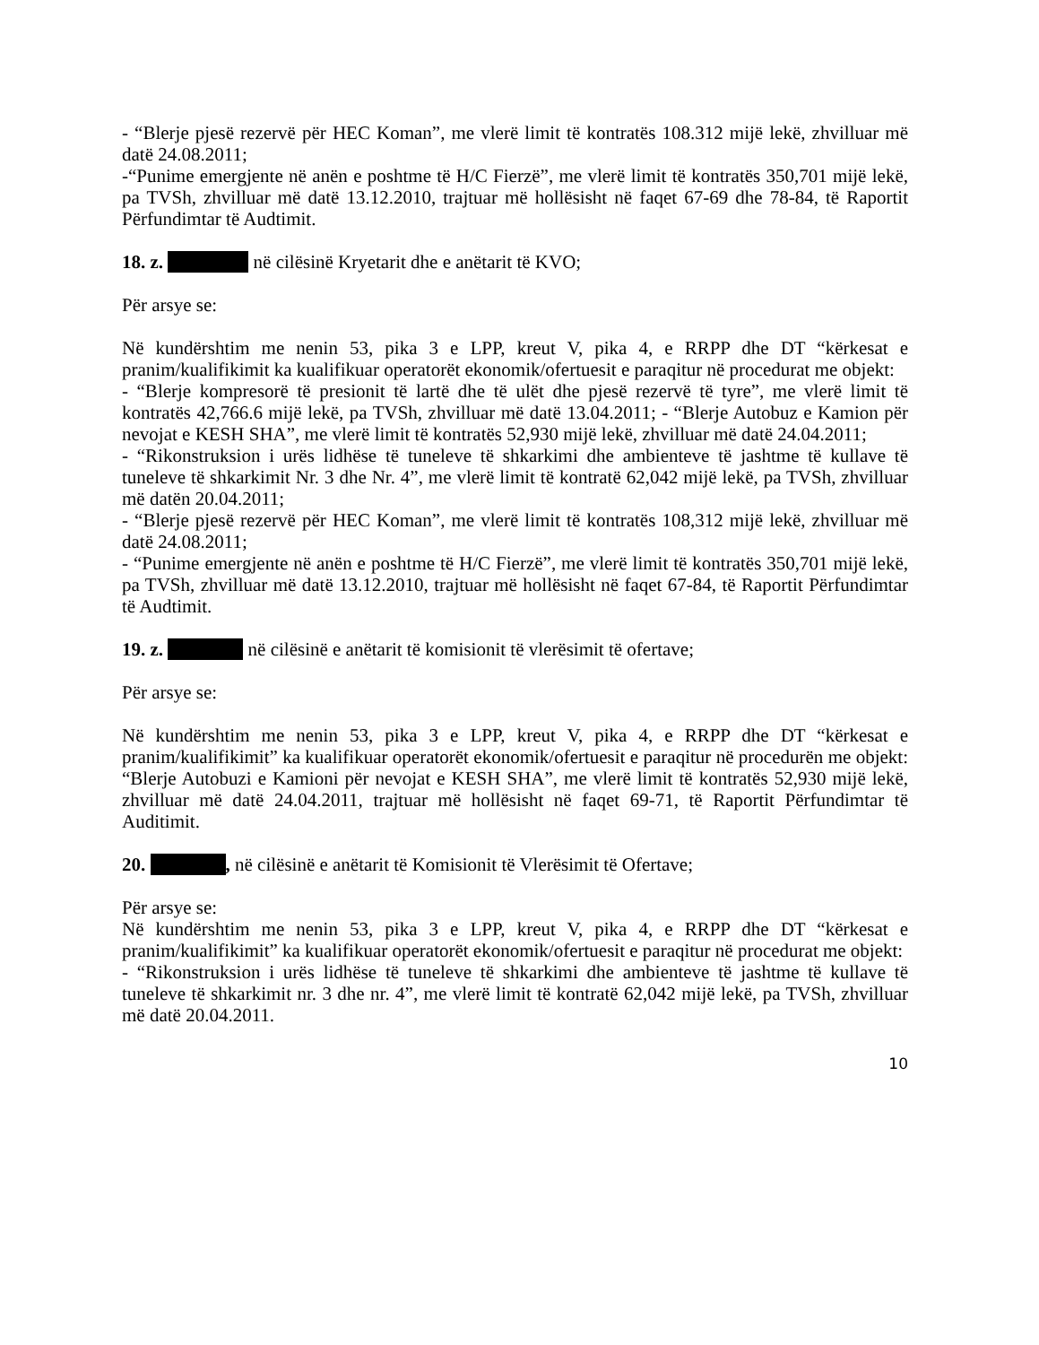- “Blerje pjesë rezervë për HEC Koman”, me vlerë limit të kontratës 108.312 mijë lekë, zhvilluar më datë 24.08.2011;
-“Punime emergjente në anën e poshtme të H/C Fierzë”, me vlerë limit të kontratës 350,701 mijë lekë, pa TVSh, zhvilluar më datë 13.12.2010, trajtuar më hollësisht në faqet 67-69 dhe 78-84, të Raportit Përfundimtar të Audtimit.
18. z. në cilësinë Kryetarit dhe e anëtarit të KVO;
Për arsye se:
Në kundërshtim me nenin 53, pika 3 e LPP, kreut V, pika 4, e RRPP dhe DT “kërkesat e pranim/kualifikimit ka kualifikuar operatorët ekonomik/ofertuesit e paraqitur në procedurat me objekt:
- “Blerje kompresorë të presionit të lartë dhe të ulët dhe pjesë rezervë të tyre”, me vlerë limit të kontratës 42,766.6 mijë lekë, pa TVSh, zhvilluar më datë 13.04.2011; - “Blerje Autobuz e Kamion për nevojat e KESH SHA”, me vlerë limit të kontratës 52,930 mijë lekë, zhvilluar më datë 24.04.2011;
- “Rikonstruksion i urës lidhëse të tuneleve të shkarkimi dhe ambienteve të jashtme të kullave të tuneleve të shkarkimit Nr. 3 dhe Nr. 4”, me vlerë limit të kontratë 62,042 mijë lekë, pa TVSh, zhvilluar më datën 20.04.2011;
- “Blerje pjesë rezervë për HEC Koman”, me vlerë limit të kontratës 108,312 mijë lekë, zhvilluar më datë 24.08.2011;
- “Punime emergjente në anën e poshtme të H/C Fierzë”, me vlerë limit të kontratës 350,701 mijë lekë, pa TVSh, zhvilluar më datë 13.12.2010, trajtuar më hollësisht në faqet 67-84, të Raportit Përfundimtar të Audtimit.
19. z. në cilësinë e anëtarit të komisionit të vlerësimit të ofertave;
Për arsye se:
Në kundërshtim me nenin 53, pika 3 e LPP, kreut V, pika 4, e RRPP dhe DT “kërkesat e pranim/kualifikimit” ka kualifikuar operatorët ekonomik/ofertuesit e paraqitur në procedurën me objekt: “Blerje Autobuzi e Kamioni për nevojat e KESH SHA”, me vlerë limit të kontratës 52,930 mijë lekë, zhvilluar më datë 24.04.2011, trajtuar më hollësisht në faqet 69-71, të Raportit Përfundimtar të Auditimit.
20. , në cilësinë e anëtarit të Komisionit të Vlerësimit të Ofertave;
Për arsye se:
Në kundërshtim me nenin 53, pika 3 e LPP, kreut V, pika 4, e RRPP dhe DT “kërkesat e pranim/kualifikimit” ka kualifikuar operatorët ekonomik/ofertuesit e paraqitur në procedurat me objekt:
- “Rikonstruksion i urës lidhëse të tuneleve të shkarkimi dhe ambienteve të jashtme të kullave të tuneleve të shkarkimit nr. 3 dhe nr. 4”, me vlerë limit të kontratë 62,042 mijë lekë, pa TVSh, zhvilluar më datë 20.04.2011.
10